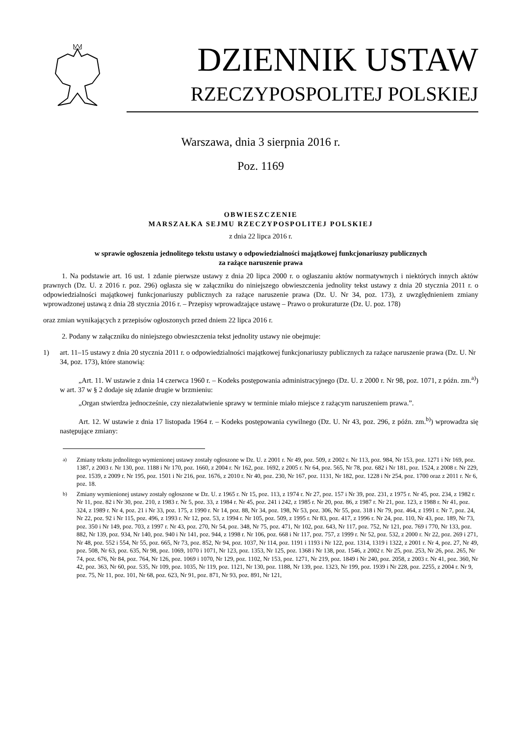DZIENNIK USTAW
RZECZYPOSPOLITEJ POLSKIEJ
Warszawa, dnia 3 sierpnia 2016 r.
Poz. 1169
OBWIESZCZENIE
MARSZAŁKA SEJMU RZECZYPOSPOLITEJ POLSKIEJ
z dnia 22 lipca 2016 r.
w sprawie ogłoszenia jednolitego tekstu ustawy o odpowiedzialności majątkowej funkcjonariuszy publicznych
za rażące naruszenie prawa
1. Na podstawie art. 16 ust. 1 zdanie pierwsze ustawy z dnia 20 lipca 2000 r. o ogłaszaniu aktów normatywnych i niektórych innych aktów prawnych (Dz. U. z 2016 r. poz. 296) ogłasza się w załączniku do niniejszego obwieszczenia jednolity tekst ustawy z dnia 20 stycznia 2011 r. o odpowiedzialności majątkowej funkcjonariuszy publicznych za rażące naruszenie prawa (Dz. U. Nr 34, poz. 173), z uwzględnieniem zmiany wprowadzonej ustawą z dnia 28 stycznia 2016 r. – Przepisy wprowadzające ustawę – Prawo o prokuraturze (Dz. U. poz. 178)
oraz zmian wynikających z przepisów ogłoszonych przed dniem 22 lipca 2016 r.
2. Podany w załączniku do niniejszego obwieszczenia tekst jednolity ustawy nie obejmuje:
1) art. 11–15 ustawy z dnia 20 stycznia 2011 r. o odpowiedzialności majątkowej funkcjonariuszy publicznych za rażące naruszenie prawa (Dz. U. Nr 34, poz. 173), które stanowią:
„Art. 11. W ustawie z dnia 14 czerwca 1960 r. – Kodeks postępowania administracyjnego (Dz. U. z 2000 r. Nr 98, poz. 1071, z późn. zm.<sup>a)</sup>) w art. 37 w § 2 dodaje się zdanie drugie w brzmieniu:
„Organ stwierdza jednocześnie, czy niezałatwienie sprawy w terminie miało miejsce z rażącym naruszeniem prawa.”.
Art. 12. W ustawie z dnia 17 listopada 1964 r. – Kodeks postępowania cywilnego (Dz. U. Nr 43, poz. 296, z późn. zm.<sup>b)</sup>) wprowadza się następujące zmiany:
<sup>a)</sup> Zmiany tekstu jednolitego wymienionej ustawy zostały ogłoszone w Dz. U. z 2001 r. Nr 49, poz. 509, z 2002 r. Nr 113, poz. 984, Nr 153, poz. 1271 i Nr 169, poz. 1387, z 2003 r. Nr 130, poz. 1188 i Nr 170, poz. 1660, z 2004 r. Nr 162, poz. 1692, z 2005 r. Nr 64, poz. 565, Nr 78, poz. 682 i Nr 181, poz. 1524, z 2008 r. Nr 229, poz. 1539, z 2009 r. Nr 195, poz. 1501 i Nr 216, poz. 1676, z 2010 r. Nr 40, poz. 230, Nr 167, poz. 1131, Nr 182, poz. 1228 i Nr 254, poz. 1700 oraz z 2011 r. Nr 6, poz. 18.
<sup>b)</sup> Zmiany wymienionej ustawy zostały ogłoszone w Dz. U. z 1965 r. Nr 15, poz. 113, z 1974 r. Nr 27, poz. 157 i Nr 39, poz. 231, z 1975 r. Nr 45, poz. 234, z 1982 r. Nr 11, poz. 82 i Nr 30, poz. 210, z 1983 r. Nr 5, poz. 33, z 1984 r. Nr 45, poz. 241 i 242, z 1985 r. Nr 20, poz. 86, z 1987 r. Nr 21, poz. 123, z 1988 r. Nr 41, poz. 324, z 1989 r. Nr 4, poz. 21 i Nr 33, poz. 175, z 1990 r. Nr 14, poz. 88, Nr 34, poz. 198, Nr 53, poz. 306, Nr 55, poz. 318 i Nr 79, poz. 464, z 1991 r. Nr 7, poz. 24, Nr 22, poz. 92 i Nr 115, poz. 496, z 1993 r. Nr 12, poz. 53, z 1994 r. Nr 105, poz. 509, z 1995 r. Nr 83, poz. 417, z 1996 r. Nr 24, poz. 110, Nr 43, poz. 189, Nr 73, poz. 350 i Nr 149, poz. 703, z 1997 r. Nr 43, poz. 270, Nr 54, poz. 348, Nr 75, poz. 471, Nr 102, poz. 643, Nr 117, poz. 752, Nr 121, poz. 769 i 770, Nr 133, poz. 882, Nr 139, poz. 934, Nr 140, poz. 940 i Nr 141, poz. 944, z 1998 r. Nr 106, poz. 668 i Nr 117, poz. 757, z 1999 r. Nr 52, poz. 532, z 2000 r. Nr 22, poz. 269 i 271, Nr 48, poz. 552 i 554, Nr 55, poz. 665, Nr 73, poz. 852, Nr 94, poz. 1037, Nr 114, poz. 1191 i 1193 i Nr 122, poz. 1314, 1319 i 1322, z 2001 r. Nr 4, poz. 27, Nr 49, poz. 508, Nr 63, poz. 635, Nr 98, poz. 1069, 1070 i 1071, Nr 123, poz. 1353, Nr 125, poz. 1368 i Nr 138, poz. 1546, z 2002 r. Nr 25, poz. 253, Nr 26, poz. 265, Nr 74, poz. 676, Nr 84, poz. 764, Nr 126, poz. 1069 i 1070, Nr 129, poz. 1102, Nr 153, poz. 1271, Nr 219, poz. 1849 i Nr 240, poz. 2058, z 2003 r. Nr 41, poz. 360, Nr 42, poz. 363, Nr 60, poz. 535, Nr 109, poz. 1035, Nr 119, poz. 1121, Nr 130, poz. 1188, Nr 139, poz. 1323, Nr 199, poz. 1939 i Nr 228, poz. 2255, z 2004 r. Nr 9, poz. 75, Nr 11, poz. 101, Nr 68, poz. 623, Nr 91, poz. 871, Nr 93, poz. 891, Nr 121,